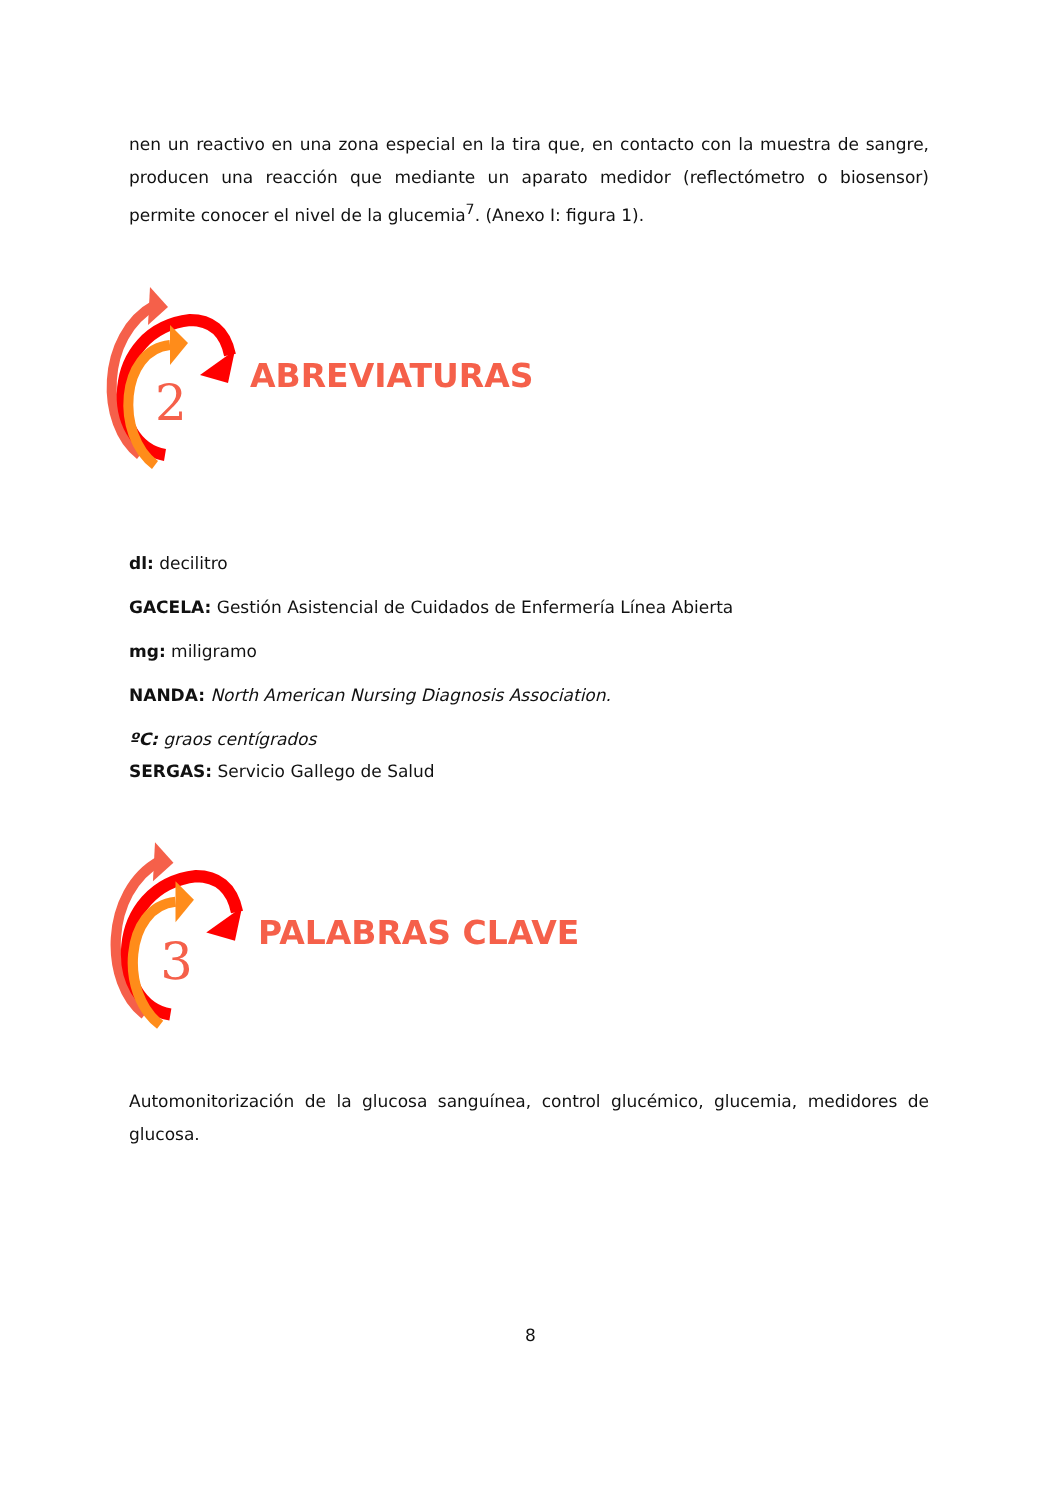nen un reactivo en una zona especial en la tira que, en contacto con la muestra de sangre, producen una reacción que mediante un aparato medidor (reflectómetro o biosensor) permite conocer el nivel de la glucemia<sup>7</sup>. (Anexo I: figura 1).
2
ABREVIATURAS
dl: decilitro
GACELA: Gestión Asistencial de Cuidados de Enfermería Línea Abierta
mg: miligramo
NANDA: North American Nursing Diagnosis Association.
ºC: graos centígrados
SERGAS: Servicio Gallego de Salud
3
PALABRAS CLAVE
Automonitorización de la glucosa sanguínea, control glucémico, glucemia, medidores de glucosa.
8